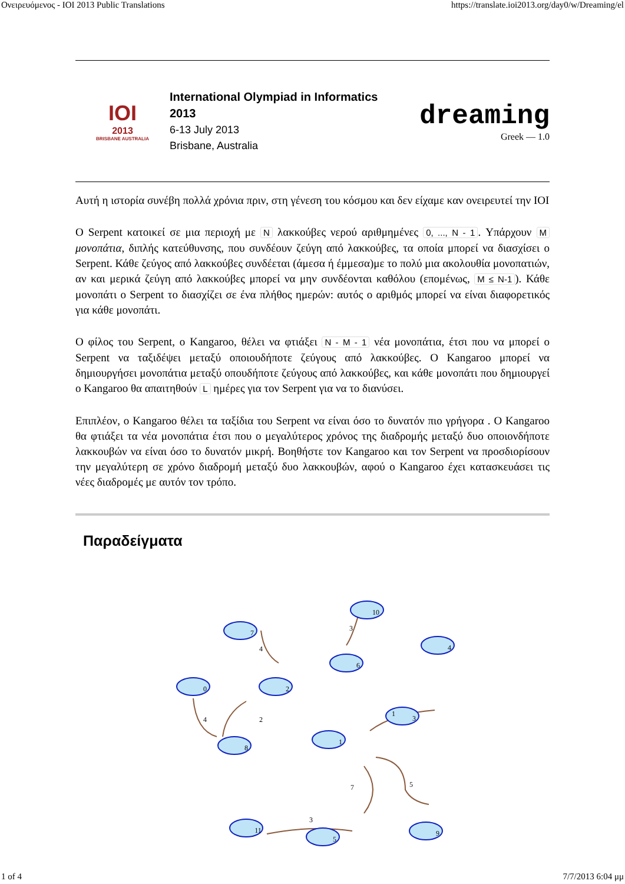Ονειρευόμενος - IOI 2013 Public Translations https://translate.ioi2013.org/day0/w/Dreaming/el
IOI
2013
BRISBANE AUSTRALIA
International Olympiad in Informatics
2013
6-13 July 2013
Brisbane, Australia
dreaming
Greek — 1.0
Αυτή η ιστορία συνέβη πολλά χρόνια πριν, στη γένεση του κόσμου και δεν είχαμε καν ονειρευτεί την IOI
O Serpent κατοικεί σε μια περιοχή με N λακκούβες νερού αριθμημένες 0, ..., N - 1. Υπάρχουν M μονοπάτια, διπλής κατεύθυνσης, που συνδέουν ζεύγη από λακκούβες, τα οποία μπορεί να διασχίσει ο Serpent. Κάθε ζεύγος από λακκούβες συνδέεται (άμεσα ή έμμεσα)με το πολύ μια ακολουθία μονοπατιών, αν και μερικά ζεύγη από λακκούβες μπορεί να μην συνδέονται καθόλου (επομένως, M ≤ N-1). Κάθε μονοπάτι ο Serpent το διασχίζει σε ένα πλήθος ημερών: αυτός ο αριθμός μπορεί να είναι διαφορετικός για κάθε μονοπάτι.
O φίλος του Serpent, ο Kangaroo, θέλει να φτιάξει N - M - 1 νέα μονοπάτια, έτσι που να μπορεί ο Serpent να ταξιδέψει μεταξύ οποιουδήποτε ζεύγους από λακκούβες. O Kangaroo μπορεί να δημιουργήσει μονοπάτια μεταξύ οπουδήποτε ζεύγους από λακκούβες, και κάθε μονοπάτι που δημιουργεί ο Kangaroo θα απαιτηθούν L ημέρες για τον Serpent για να το διανύσει.
Επιπλέον, ο Kangaroo θέλει τα ταξίδια του Serpent να είναι όσο το δυνατόν πιο γρήγορα . Ο Kangaroo θα φτιάξει τα νέα μονοπάτια έτσι που ο μεγαλύτερος χρόνος της διαδρομής μεταξύ δυο οποιονδήποτε λακκουβών να είναι όσο το δυνατόν μικρή. Βοηθήστε τον Kangaroo και τον Serpent να προσδιορίσουν την μεγαλύτερη σε χρόνο διαδρομή μεταξύ δυο λακκουβών, αφού ο Kangaroo έχει κατασκευάσει τις νέες διαδρομές με αυτόν τον τρόπο.
Παραδείγματα
7
2
0
8
10
6
4
3
1
11
5
9
4
4
2
3
1
7
5
3
1 of 4 7/7/2013 6:04 μμ